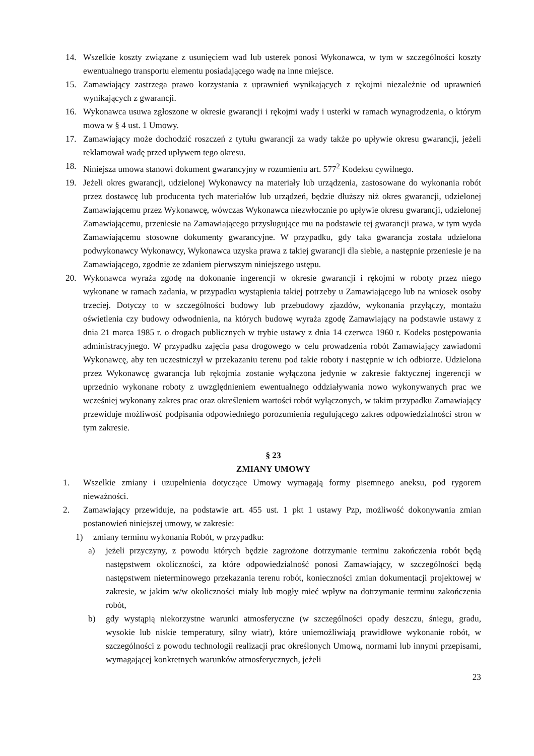14. Wszelkie koszty związane z usunięciem wad lub usterek ponosi Wykonawca, w tym w szczególności koszty ewentualnego transportu elementu posiadającego wadę na inne miejsce.
15. Zamawiający zastrzega prawo korzystania z uprawnień wynikających z rękojmi niezależnie od uprawnień wynikających z gwarancji.
16. Wykonawca usuwa zgłoszone w okresie gwarancji i rękojmi wady i usterki w ramach wynagrodzenia, o którym mowa w § 4 ust. 1 Umowy.
17. Zamawiający może dochodzić roszczeń z tytułu gwarancji za wady także po upływie okresu gwarancji, jeżeli reklamował wadę przed upływem tego okresu.
18. Niniejsza umowa stanowi dokument gwarancyjny w rozumieniu art. 577<sup>2</sup> Kodeksu cywilnego.
19. Jeżeli okres gwarancji, udzielonej Wykonawcy na materiały lub urządzenia, zastosowane do wykonania robót przez dostawcę lub producenta tych materiałów lub urządzeń, będzie dłuższy niż okres gwarancji, udzielonej Zamawiającemu przez Wykonawcę, wówczas Wykonawca niezwłocznie po upływie okresu gwarancji, udzielonej Zamawiającemu, przeniesie na Zamawiającego przysługujące mu na podstawie tej gwarancji prawa, w tym wyda Zamawiającemu stosowne dokumenty gwarancyjne. W przypadku, gdy taka gwarancja została udzielona podwykonawcy Wykonawcy, Wykonawca uzyska prawa z takiej gwarancji dla siebie, a następnie przeniesie je na Zamawiającego, zgodnie ze zdaniem pierwszym niniejszego ustępu.
20. Wykonawca wyraża zgodę na dokonanie ingerencji w okresie gwarancji i rękojmi w roboty przez niego wykonane w ramach zadania, w przypadku wystąpienia takiej potrzeby u Zamawiającego lub na wniosek osoby trzeciej. Dotyczy to w szczególności budowy lub przebudowy zjazdów, wykonania przyłączy, montażu oświetlenia czy budowy odwodnienia, na których budowę wyraża zgodę Zamawiający na podstawie ustawy z dnia 21 marca 1985 r. o drogach publicznych w trybie ustawy z dnia 14 czerwca 1960 r. Kodeks postępowania administracyjnego. W przypadku zajęcia pasa drogowego w celu prowadzenia robót Zamawiający zawiadomi Wykonawcę, aby ten uczestniczył w przekazaniu terenu pod takie roboty i następnie w ich odbiorze. Udzielona przez Wykonawcę gwarancja lub rękojmia zostanie wyłączona jedynie w zakresie faktycznej ingerencji w uprzednio wykonane roboty z uwzględnieniem ewentualnego oddziaływania nowo wykonywanych prac we wcześniej wykonany zakres prac oraz określeniem wartości robót wyłączonych, w takim przypadku Zamawiający przewiduje możliwość podpisania odpowiedniego porozumienia regulującego zakres odpowiedzialności stron w tym zakresie.
§ 23
ZMIANY UMOWY
1. Wszelkie zmiany i uzupełnienia dotyczące Umowy wymagają formy pisemnego aneksu, pod rygorem nieważności.
2. Zamawiający przewiduje, na podstawie art. 455 ust. 1 pkt 1 ustawy Pzp, możliwość dokonywania zmian postanowień niniejszej umowy, w zakresie:
1) zmiany terminu wykonania Robót, w przypadku:
a) jeżeli przyczyny, z powodu których będzie zagrożone dotrzymanie terminu zakończenia robót będą następstwem okoliczności, za które odpowiedzialność ponosi Zamawiający, w szczególności będą następstwem nieterminowego przekazania terenu robót, konieczności zmian dokumentacji projektowej w zakresie, w jakim w/w okoliczności miały lub mogły mieć wpływ na dotrzymanie terminu zakończenia robót,
b) gdy wystąpią niekorzystne warunki atmosferyczne (w szczególności opady deszczu, śniegu, gradu, wysokie lub niskie temperatury, silny wiatr), które uniemożliwiają prawidłowe wykonanie robót, w szczególności z powodu technologii realizacji prac określonych Umową, normami lub innymi przepisami, wymagającej konkretnych warunków atmosferycznych, jeżeli
23